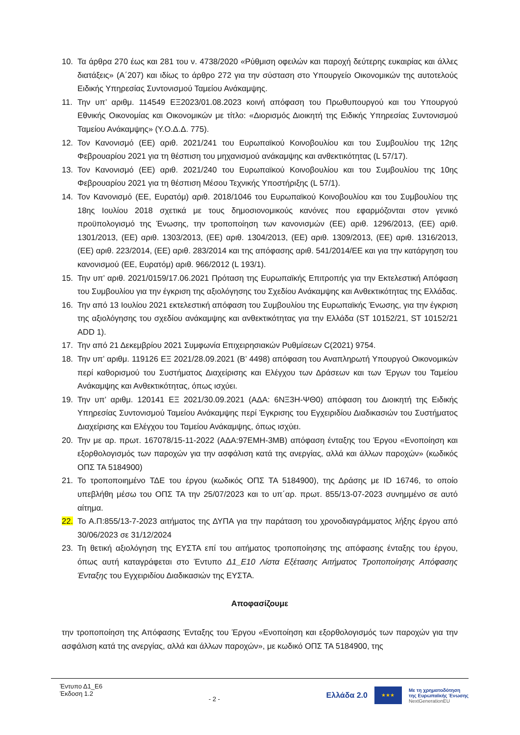10. Τα άρθρα 270 έως και 281 του ν. 4738/2020 «Ρύθμιση οφειλών και παροχή δεύτερης ευκαιρίας και άλλες διατάξεις» (Α΄207) και ιδίως το άρθρο 272 για την σύσταση στο Υπουργείο Οικονομικών της αυτοτελούς Ειδικής Υπηρεσίας Συντονισμού Ταμείου Ανάκαμψης.
11. Την υπ’ αριθμ. 114549 ΕΞ2023/01.08.2023 κοινή απόφαση του Πρωθυπουργού και του Υπουργού Εθνικής Οικονομίας και Οικονομικών με τίτλο: «Διορισμός Διοικητή της Ειδικής Υπηρεσίας Συντονισμού Ταμείου Ανάκαμψης» (Υ.Ο.Δ.Δ. 775).
12. Τον Κανονισμό (ΕΕ) αριθ. 2021/241 του Ευρωπαϊκού Κοινοβουλίου και του Συμβουλίου της 12ης Φεβρουαρίου 2021 για τη θέσπιση του μηχανισμού ανάκαμψης και ανθεκτικότητας (L 57/17).
13. Τον Κανονισμό (ΕΕ) αριθ. 2021/240 του Ευρωπαϊκού Κοινοβουλίου και του Συμβουλίου της 10ης Φεβρουαρίου 2021 για τη θέσπιση Μέσου Τεχνικής Υποστήριξης (L 57/1).
14. Τον Κανονισμό (ΕΕ, Ευρατόμ) αριθ. 2018/1046 του Ευρωπαϊκού Κοινοβουλίου και του Συμβουλίου της 18ης Ιουλίου 2018 σχετικά με τους δημοσιονομικούς κανόνες που εφαρμόζονται στον γενικό προϋπολογισμό της Ένωσης, την τροποποίηση των κανονισμών (ΕΕ) αριθ. 1296/2013, (ΕΕ) αριθ. 1301/2013, (ΕΕ) αριθ. 1303/2013, (ΕΕ) αριθ. 1304/2013, (ΕΕ) αριθ. 1309/2013, (ΕΕ) αριθ. 1316/2013, (ΕΕ) αριθ. 223/2014, (ΕΕ) αριθ. 283/2014 και της απόφασης αριθ. 541/2014/ΕΕ και για την κατάργηση του κανονισμού (ΕΕ, Ευρατόμ) αριθ. 966/2012 (L 193/1).
15. Την υπ’ αριθ. 2021/0159/17.06.2021 Πρόταση της Ευρωπαϊκής Επιτροπής για την Εκτελεστική Απόφαση του Συμβουλίου για την έγκριση της αξιολόγησης του Σχεδίου Ανάκαμψης και Ανθεκτικότητας της Ελλάδας.
16. Την από 13 Ιουλίου 2021 εκτελεστική απόφαση του Συμβουλίου της Ευρωπαϊκής Ένωσης, για την έγκριση της αξιολόγησης του σχεδίου ανάκαμψης και ανθεκτικότητας για την Ελλάδα (ST 10152/21, ST 10152/21 ADD 1).
17. Την από 21 Δεκεμβρίου 2021 Συμφωνία Επιχειρησιακών Ρυθμίσεων C(2021) 9754.
18. Την υπ’ αριθμ. 119126 ΕΞ 2021/28.09.2021 (Β’ 4498) απόφαση του Αναπληρωτή Υπουργού Οικονομικών περί καθορισμού του Συστήματος Διαχείρισης και Ελέγχου των Δράσεων και των Έργων του Ταμείου Ανάκαμψης και Ανθεκτικότητας, όπως ισχύει.
19. Την υπ’ αριθμ. 120141 ΕΞ 2021/30.09.2021 (ΑΔΑ: 6ΝΞ3Η-ΨΘ0) απόφαση του Διοικητή της Ειδικής Υπηρεσίας Συντονισμού Ταμείου Ανάκαμψης περί Έγκρισης του Εγχειριδίου Διαδικασιών του Συστήματος Διαχείρισης και Ελέγχου του Ταμείου Ανάκαμψης, όπως ισχύει.
20. Την με αρ. πρωτ. 167078/15-11-2022 (ΑΔΑ:97ΕΜΗ-3ΜΒ) απόφαση ένταξης του Έργου «Ενοποίηση και εξορθολογισμός των παροχών για την ασφάλιση κατά της ανεργίας, αλλά και άλλων παροχών» (κωδικός ΟΠΣ ΤΑ 5184900)
21. Το τροποποιημένο ΤΔΕ του έργου (κωδικός ΟΠΣ ΤΑ 5184900), της Δράσης με ID 16746, το οποίο υπεβλήθη μέσω του ΟΠΣ ΤΑ την 25/07/2023 και το υπ΄αρ. πρωτ. 855/13-07-2023 συνημμένο σε αυτό αίτημα.
22. Το Α.Π:855/13-7-2023 αιτήματος της ΔΥΠΑ για την παράταση του χρονοδιαγράμματος λήξης έργου από 30/06/2023 σε 31/12/2024
23. Τη θετική αξιολόγηση της ΕΥΣΤΑ επί του αιτήματος τροποποίησης της απόφασης ένταξης του έργου, όπως αυτή καταγράφεται στο Έντυπο Δ1_Ε10 Λίστα Εξέτασης Αιτήματος Τροποποίησης Απόφασης Ένταξης του Εγχειριδίου Διαδικασιών της ΕΥΣΤΑ.
Αποφασίζουμε
την τροποποίηση της Απόφασης Ένταξης του Έργου «Ενοποίηση και εξορθολογισμός των παροχών για την ασφάλιση κατά της ανεργίας, αλλά και άλλων παροχών», με κωδικό ΟΠΣ ΤΑ 5184900, της
Έντυπο Δ1_Ε6
Έκδοση 1.2
- 2 -
Ελλάδα 2.0
★★★
Με τη χρηματοδότηση
της Ευρωπαϊκής Ένωσης
NextGenerationEU